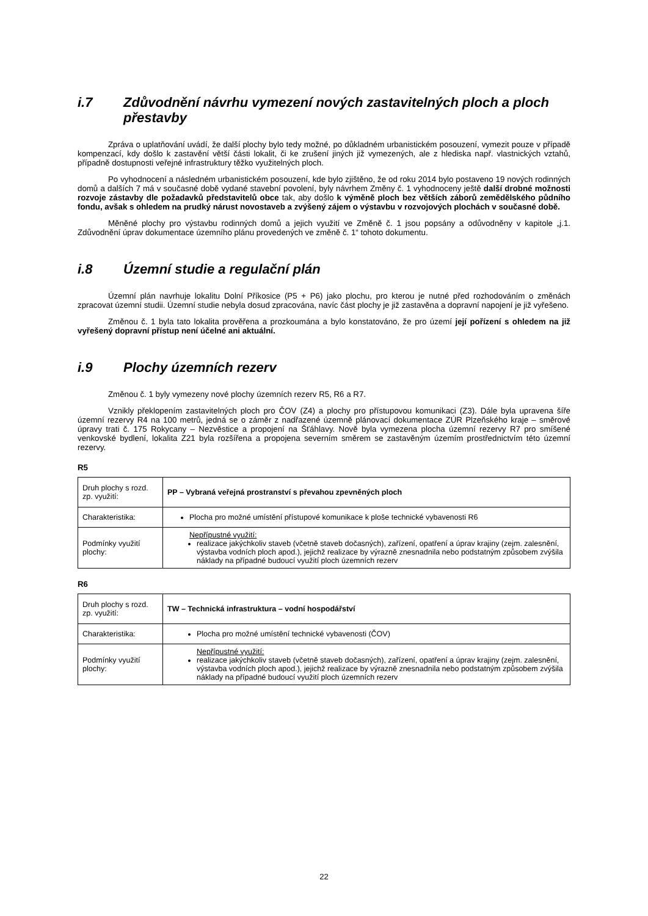i.7 Zdůvodnění návrhu vymezení nových zastavitelných ploch a ploch přestavby
Zpráva o uplatňování uvádí, že další plochy bylo tedy možné, po důkladném urbanistickém posouzení, vymezit pouze v případě kompenzací, kdy došlo k zastavění větší části lokalit, či ke zrušení jiných již vymezených, ale z hlediska např. vlastnických vztahů, případně dostupnosti veřejné infrastruktury těžko využitelných ploch.
Po vyhodnocení a následném urbanistickém posouzení, kde bylo zjištěno, že od roku 2014 bylo postaveno 19 nových rodinných domů a dalších 7 má v současné době vydané stavební povolení, byly návrhem Změny č. 1 vyhodnoceny ještě další drobné možnosti rozvoje zástavby dle požadavků představitelů obce tak, aby došlo k výměně ploch bez větších záborů zemědělského půdního fondu, avšak s ohledem na prudký nárust novostaveb a zvýšený zájem o výstavbu v rozvojových plochách v současné době.
Měněné plochy pro výstavbu rodinných domů a jejich využití ve Změně č. 1 jsou popsány a odůvodněny v kapitole „j.1. Zdůvodnění úprav dokumentace územního plánu provedených ve změně č. 1“ tohoto dokumentu.
i.8 Územní studie a regulační plán
Územní plán navrhuje lokalitu Dolní Příkosice (P5 + P6) jako plochu, pro kterou je nutné před rozhodováním o změnách zpracovat územní studii. Územní studie nebyla dosud zpracována, navíc část plochy je již zastavěna a dopravní napojení je již vyřešeno.
Změnou č. 1 byla tato lokalita prověřena a prozkoumána a bylo konstatováno, že pro území její pořízení s ohledem na již vyřešený dopravní přístup není účelné ani aktuální.
i.9 Plochy územních rezerv
Změnou č. 1 byly vymezeny nové plochy územních rezerv R5, R6 a R7.
Vznikly překlopením zastavitelných ploch pro ČOV (Z4) a plochy pro přístupovou komunikaci (Z3). Dále byla upravena šíře územní rezervy R4 na 100 metrů, jedná se o záměr z nadřazené územně plánovací dokumentace ZÚR Plzeňského kraje – směrové úpravy trati č. 175 Rokycany – Nezvěstice a propojení na Šťáhlavy. Nově byla vymezena plocha územní rezervy R7 pro smíšené venkovské bydlení, lokalita Z21 byla rozšířena a propojena severním směrem se zastavěným územím prostřednictvím této územní rezervy.
R5
| Druh plochy s rozd. zp. využití: | PP – Vybraná veřejná prostranství s převahou zpevněných ploch |
| Charakteristika: | Plocha pro možné umístění přístupové komunikace k ploše technické vybavenosti R6 |
| Podmínky využití plochy: | Nepřípustné využití: realizace jakýchkoliv staveb (včetně staveb dočasných), zařízení, opatření a úprav krajiny (zejm. zalesnění, výstavba vodních ploch apod.), jejichž realizace by výrazně znesnadnila nebo podstatným způsobem zvýšila náklady na případné budoucí využití ploch územních rezerv |
R6
| Druh plochy s rozd. zp. využití: | TW – Technická infrastruktura – vodní hospodářství |
| Charakteristika: | Plocha pro možné umístění technické vybavenosti (ČOV) |
| Podmínky využití plochy: | Nepřípustné využití: realizace jakýchkoliv staveb (včetně staveb dočasných), zařízení, opatření a úprav krajiny (zejm. zalesnění, výstavba vodních ploch apod.), jejichž realizace by výrazně znesnadnila nebo podstatným způsobem zvýšila náklady na případné budoucí využití ploch územních rezerv |
22